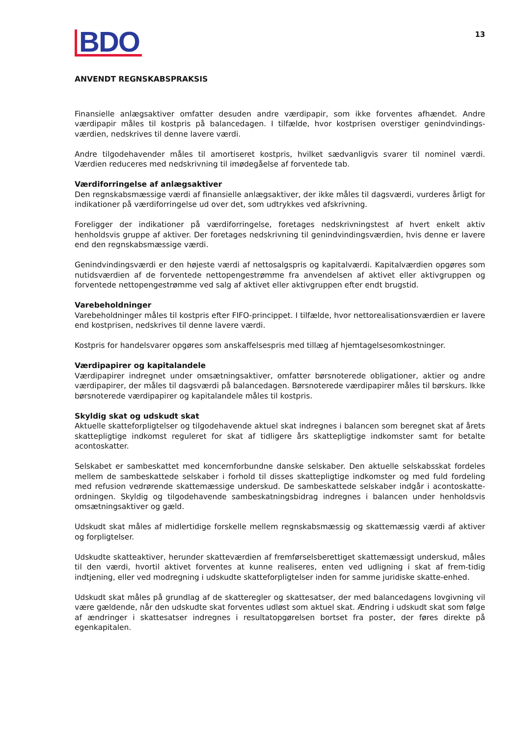BDO
13
ANVENDT REGNSKABSPRAKSIS
Finansielle anlægsaktiver omfatter desuden andre værdipapir, som ikke forventes afhændet. Andre værdipapir måles til kostpris på balancedagen. I tilfælde, hvor kostprisen overstiger genindvindings-værdien, nedskrives til denne lavere værdi.
Andre tilgodehavender måles til amortiseret kostpris, hvilket sædvanligvis svarer til nominel værdi. Værdien reduceres med nedskrivning til imødegåelse af forventede tab.
Værdiforringelse af anlægsaktiver
Den regnskabsmæssige værdi af finansielle anlægsaktiver, der ikke måles til dagsværdi, vurderes årligt for indikationer på værdiforringelse ud over det, som udtrykkes ved afskrivning.
Foreligger der indikationer på værdiforringelse, foretages nedskrivningstest af hvert enkelt aktiv henholdsvis gruppe af aktiver. Der foretages nedskrivning til genindvindingsværdien, hvis denne er lavere end den regnskabsmæssige værdi.
Genindvindingsværdi er den højeste værdi af nettosalgspris og kapitalværdi. Kapitalværdien opgøres som nutidsværdien af de forventede nettopengestrømme fra anvendelsen af aktivet eller aktivgruppen og forventede nettopengestrømme ved salg af aktivet eller aktivgruppen efter endt brugstid.
Varebeholdninger
Varebeholdninger måles til kostpris efter FIFO-princippet. I tilfælde, hvor nettorealisationsværdien er lavere end kostprisen, nedskrives til denne lavere værdi.
Kostpris for handelsvarer opgøres som anskaffelsespris med tillæg af hjemtagelsesomkostninger.
Værdipapirer og kapitalandele
Værdipapirer indregnet under omsætningsaktiver, omfatter børsnoterede obligationer, aktier og andre værdipapirer, der måles til dagsværdi på balancedagen. Børsnoterede værdipapirer måles til børskurs. Ikke børsnoterede værdipapirer og kapitalandele måles til kostpris.
Skyldig skat og udskudt skat
Aktuelle skatteforpligtelser og tilgodehavende aktuel skat indregnes i balancen som beregnet skat af årets skattepligtige indkomst reguleret for skat af tidligere års skattepligtige indkomster samt for betalte acontoskatter.
Selskabet er sambeskattet med koncernforbundne danske selskaber. Den aktuelle selskabsskat fordeles mellem de sambeskattede selskaber i forhold til disses skattepligtige indkomster og med fuld fordeling med refusion vedrørende skattemæssige underskud. De sambeskattede selskaber indgår i acontoskatte-ordningen. Skyldig og tilgodehavende sambeskatningsbidrag indregnes i balancen under henholdsvis omsætningsaktiver og gæld.
Udskudt skat måles af midlertidige forskelle mellem regnskabsmæssig og skattemæssig værdi af aktiver og forpligtelser.
Udskudte skatteaktiver, herunder skatteværdien af fremførselsberettiget skattemæssigt underskud, måles til den værdi, hvortil aktivet forventes at kunne realiseres, enten ved udligning i skat af frem-tidig indtjening, eller ved modregning i udskudte skatteforpligtelser inden for samme juridiske skatte-enhed.
Udskudt skat måles på grundlag af de skatteregler og skattesatser, der med balancedagens lovgivning vil være gældende, når den udskudte skat forventes udløst som aktuel skat. Ændring i udskudt skat som følge af ændringer i skattesatser indregnes i resultatopgørelsen bortset fra poster, der føres direkte på egenkapitalen.